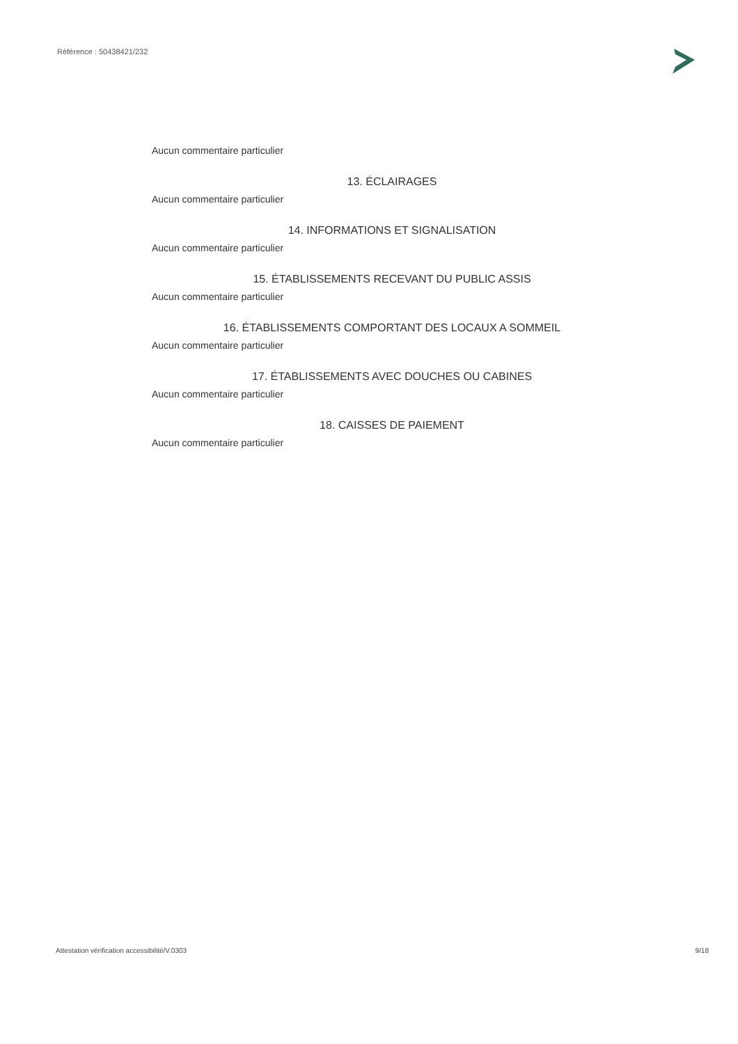Référence : 50438421/232
Aucun commentaire particulier
13. ÉCLAIRAGES
Aucun commentaire particulier
14. INFORMATIONS ET SIGNALISATION
Aucun commentaire particulier
15. ÉTABLISSEMENTS RECEVANT DU PUBLIC ASSIS
Aucun commentaire particulier
16. ÉTABLISSEMENTS COMPORTANT DES LOCAUX A SOMMEIL
Aucun commentaire particulier
17. ÉTABLISSEMENTS AVEC DOUCHES OU CABINES
Aucun commentaire particulier
18. CAISSES DE PAIEMENT
Aucun commentaire particulier
Attestation vérification accessibilité/V.0303
9/18